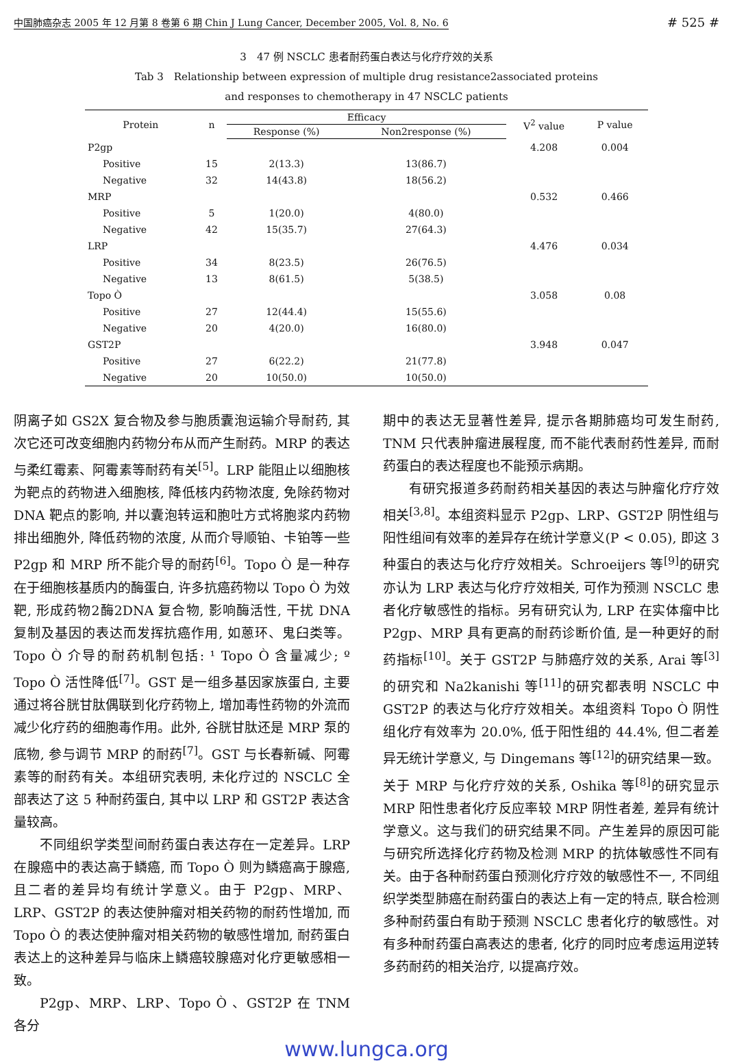中国肺癌杂志 2005 年 12 月第 8 卷第 6 期 Chin J Lung Cancer, December 2005, Vol. 8, No. 6 # 525 #
3　47 例 NSCLC 患者耐药蛋白表达与化疗疗效的关系
Tab 3　Relationship between expression of multiple drug resistance2associated proteins
and responses to chemotherapy in 47 NSCLC patients
| Protein | n | Efficacy | | V<sup>2</sup> value | P value |
| --- | --- | --- | --- | --- | --- |
| | | Response (%) | Non2response (%) | | |
| P2gp | | | | 4.208 | 0.004 |
| Positive | 15 | 2(13.3) | 13(86.7) | | |
| Negative | 32 | 14(43.8) | 18(56.2) | | |
| MRP | | | | 0.532 | 0.466 |
| Positive | 5 | 1(20.0) | 4(80.0) | | |
| Negative | 42 | 15(35.7) | 27(64.3) | | |
| LRP | | | | 4.476 | 0.034 |
| Positive | 34 | 8(23.5) | 26(76.5) | | |
| Negative | 13 | 8(61.5) | 5(38.5) | | |
| Topo Ò | | | | 3.058 | 0.08 |
| Positive | 27 | 12(44.4) | 15(55.6) | | |
| Negative | 20 | 4(20.0) | 16(80.0) | | |
| GST2P | | | | 3.948 | 0.047 |
| Positive | 27 | 6(22.2) | 21(77.8) | | |
| Negative | 20 | 10(50.0) | 10(50.0) | | |
阴离子如 GS2X 复合物及参与胞质囊泡运输介导耐药, 其次它还可改变细胞内药物分布从而产生耐药。MRP 的表达与柔红霉素、阿霉素等耐药有关<sup>[5]</sup>。LRP 能阻止以细胞核为靶点的药物进入细胞核, 降低核内药物浓度, 免除药物对 DNA 靶点的影响, 并以囊泡转运和胞吐方式将胞浆内药物排出细胞外, 降低药物的浓度, 从而介导顺铂、卡铂等一些 P2gp 和 MRP 所不能介导的耐药<sup>[6]</sup>。Topo Ò 是一种存在于细胞核基质内的酶蛋白, 许多抗癌药物以 Topo Ò 为效靶, 形成药物2酶2DNA 复合物, 影响酶活性, 干扰 DNA 复制及基因的表达而发挥抗癌作用, 如蒽环、鬼臼类等。Topo Ò 介导的耐药机制包括: ¹ Topo Ò 含量减少; º Topo Ò 活性降低<sup>[7]</sup>。GST 是一组多基因家族蛋白, 主要通过将谷胱甘肽偶联到化疗药物上, 增加毒性药物的外流而减少化疗药的细胞毒作用。此外, 谷胱甘肽还是 MRP 泵的底物, 参与调节 MRP 的耐药<sup>[7]</sup>。GST 与长春新碱、阿霉素等的耐药有关。本组研究表明, 未化疗过的 NSCLC 全部表达了这 5 种耐药蛋白, 其中以 LRP 和 GST2P 表达含量较高。
不同组织学类型间耐药蛋白表达存在一定差异。LRP 在腺癌中的表达高于鳞癌, 而 Topo Ò 则为鳞癌高于腺癌, 且二者的差异均有统计学意义。由于 P2gp、MRP、LRP、GST2P 的表达使肿瘤对相关药物的耐药性增加, 而 Topo Ò 的表达使肿瘤对相关药物的敏感性增加, 耐药蛋白表达上的这种差异与临床上鳞癌较腺癌对化疗更敏感相一致。
P2gp、MRP、LRP、Topo Ò 、GST2P 在 TNM 各分
期中的表达无显著性差异, 提示各期肺癌均可发生耐药, TNM 只代表肿瘤进展程度, 而不能代表耐药性差异, 而耐药蛋白的表达程度也不能预示病期。
有研究报道多药耐药相关基因的表达与肿瘤化疗疗效相关<sup>[3,8]</sup>。本组资料显示 P2gp、LRP、GST2P 阴性组与阳性组间有效率的差异存在统计学意义(P < 0.05), 即这 3 种蛋白的表达与化疗疗效相关。Schroeijers 等<sup>[9]</sup>的研究亦认为 LRP 表达与化疗疗效相关, 可作为预测 NSCLC 患者化疗敏感性的指标。另有研究认为, LRP 在实体瘤中比 P2gp、MRP 具有更高的耐药诊断价值, 是一种更好的耐药指标<sup>[10]</sup>。关于 GST2P 与肺癌疗效的关系, Arai 等<sup>[3]</sup>的研究和 Na2kanishi 等<sup>[11]</sup>的研究都表明 NSCLC 中 GST2P 的表达与化疗疗效相关。本组资料 Topo Ò 阴性组化疗有效率为 20.0%, 低于阳性组的 44.4%, 但二者差异无统计学意义, 与 Dingemans 等<sup>[12]</sup>的研究结果一致。关于 MRP 与化疗疗效的关系, Oshika 等<sup>[8]</sup>的研究显示 MRP 阳性患者化疗反应率较 MRP 阴性者差, 差异有统计学意义。这与我们的研究结果不同。产生差异的原因可能与研究所选择化疗药物及检测 MRP 的抗体敏感性不同有关。由于各种耐药蛋白预测化疗疗效的敏感性不一, 不同组织学类型肺癌在耐药蛋白的表达上有一定的特点, 联合检测多种耐药蛋白有助于预测 NSCLC 患者化疗的敏感性。对有多种耐药蛋白高表达的患者, 化疗的同时应考虑运用逆转多药耐药的相关治疗, 以提高疗效。
www.lungca.org